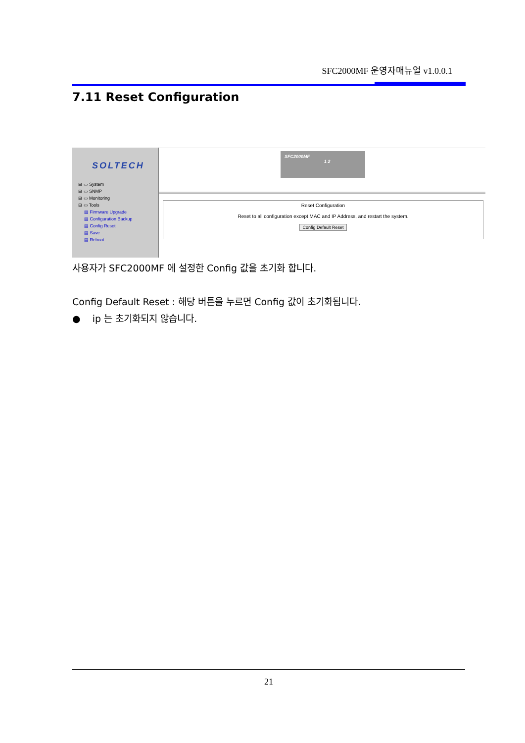SFC2000MF 운영자매뉴얼 v1.0.0.1
7.11 Reset Configuration
SOLTECH
⊞ ▭ System
⊞ ▭ SNMP
⊞ ▭ Monitoring
⊟ ▭ Tools
▤ Firmware Upgrade
▤ Configuration Backup
▤ Config Reset
▤ Save
▤ Reboot
SFC2000MF
1 2
Reset Configuration
Reset to all configuration except MAC and IP Address, and restart the system.
Config Default Reset
사용자가 SFC2000MF 에 설정한 Config 값을 초기화 합니다.
Config Default Reset : 해당 버튼을 누르면 Config 값이 초기화됩니다.
● ip 는 초기화되지 않습니다.
21